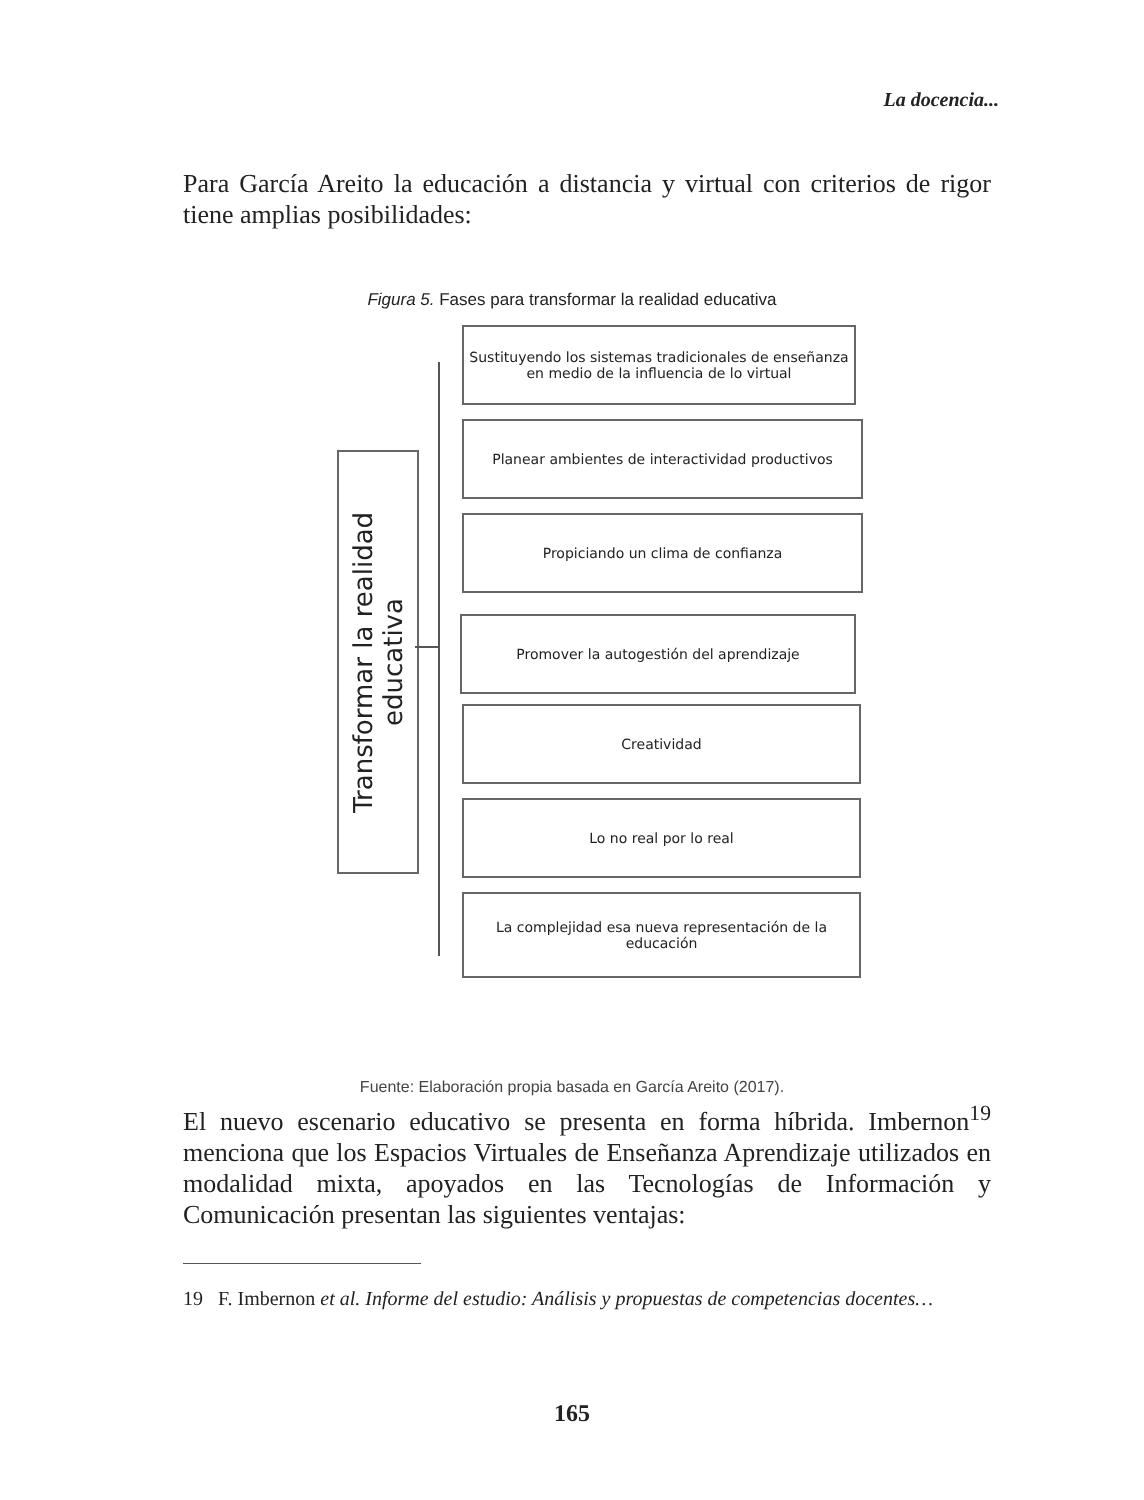La docencia...
Para García Areito la educación a distancia y virtual con criterios de rigor tiene amplias posibilidades:
Figura 5. Fases para transformar la realidad educativa
Transformar la realidad educativa
Sustituyendo los sistemas tradicionales de enseñanza en medio de la influencia de lo virtual
Planear ambientes de interactividad productivos
Propiciando un clima de confianza
Promover la autogestión del aprendizaje
Creatividad
Lo no real por lo real
La complejidad esa nueva representación de la educación
Fuente: Elaboración propia basada en García Areito (2017).
El nuevo escenario educativo se presenta en forma híbrida. Imbernon<sup>19</sup> menciona que los Espacios Virtuales de Enseñanza Aprendizaje utilizados en modalidad mixta, apoyados en las Tecnologías de Información y Comunicación presentan las siguientes ventajas:
19 F. Imbernon et al. Informe del estudio: Análisis y propuestas de competencias docentes…
165